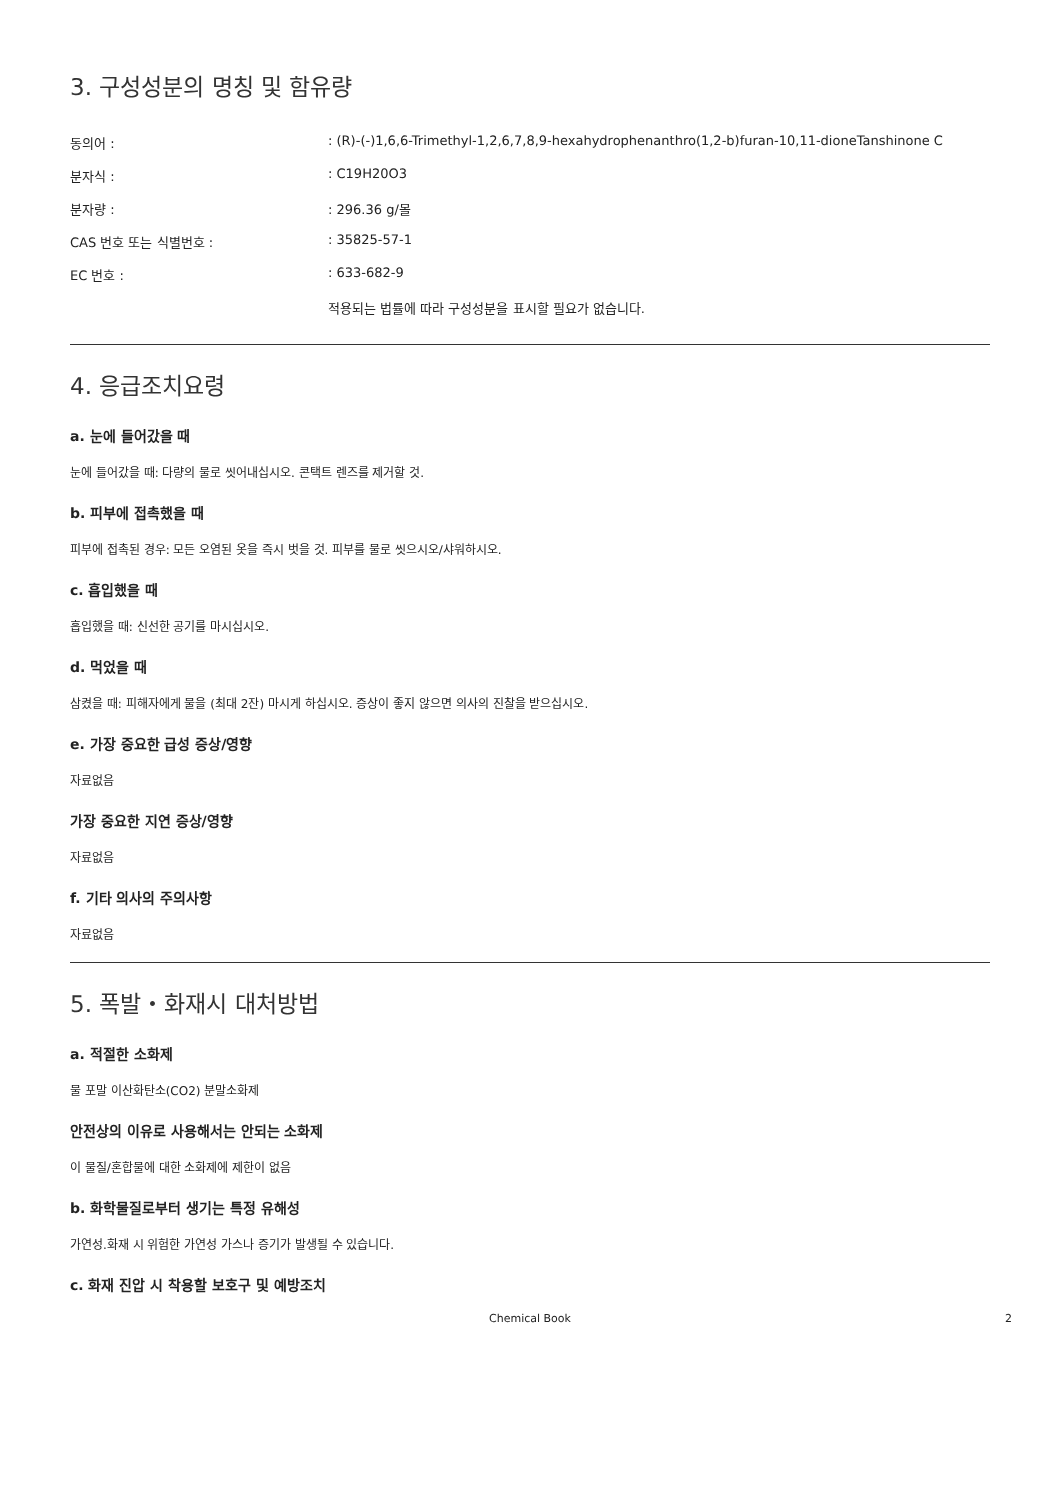3. 구성성분의 명칭 및 함유량
| 동의어 : | : (R)-(-)1,6,6-Trimethyl-1,2,6,7,8,9-hexahydrophenanthro(1,2-b)furan-10,11-dioneTanshinone C |
| 분자식 : | : C19H20O3 |
| 분자량 : | : 296.36 g/몰 |
| CAS 번호 또는 식별번호 : | : 35825-57-1 |
| EC 번호 : | : 633-682-9 |
| | 적용되는 법률에 따라 구성성분을 표시할 필요가 없습니다. |
4. 응급조치요령
a. 눈에 들어갔을 때
눈에 들어갔을 때: 다량의 물로 씻어내십시오. 콘택트 렌즈를 제거할 것.
b. 피부에 접촉했을 때
피부에 접촉된 경우: 모든 오염된 옷을 즉시 벗을 것. 피부를 물로 씻으시오/샤워하시오.
c. 흡입했을 때
흡입했을 때: 신선한 공기를 마시십시오.
d. 먹었을 때
삼켰을 때: 피해자에게 물을 (최대 2잔) 마시게 하십시오. 증상이 좋지 않으면 의사의 진찰을 받으십시오.
e. 가장 중요한 급성 증상/영향
자료없음
가장 중요한 지연 증상/영향
자료없음
f. 기타 의사의 주의사항
자료없음
5. 폭발・화재시 대처방법
a. 적절한 소화제
물 포말 이산화탄소(CO2) 분말소화제
안전상의 이유로 사용해서는 안되는 소화제
이 물질/혼합물에 대한 소화제에 제한이 없음
b. 화학물질로부터 생기는 특정 유해성
가연성.화재 시 위험한 가연성 가스나 증기가 발생될 수 있습니다.
c. 화재 진압 시 착용할 보호구 및 예방조치
Chemical Book 2